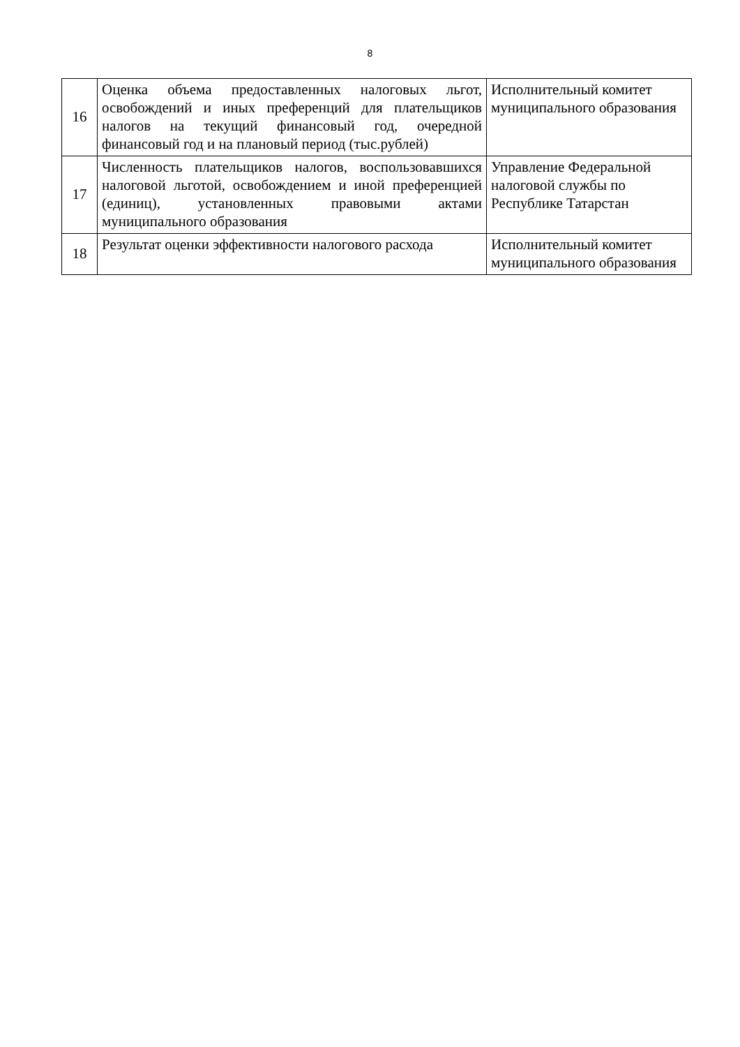8
| 16 | Оценка объема предоставленных налоговых льгот, освобождений и иных преференций для плательщиков налогов на текущий финансовый год, очередной финансовый год и на плановый период (тыс.рублей) | Исполнительный комитет муниципального образования |
| 17 | Численность плательщиков налогов, воспользовавшихся налоговой льготой, освобождением и иной преференцией (единиц), установленных правовыми актами муниципального образования | Управление Федеральной налоговой службы по Республике Татарстан |
| 18 | Результат оценки эффективности налогового расхода | Исполнительный комитет муниципального образования |